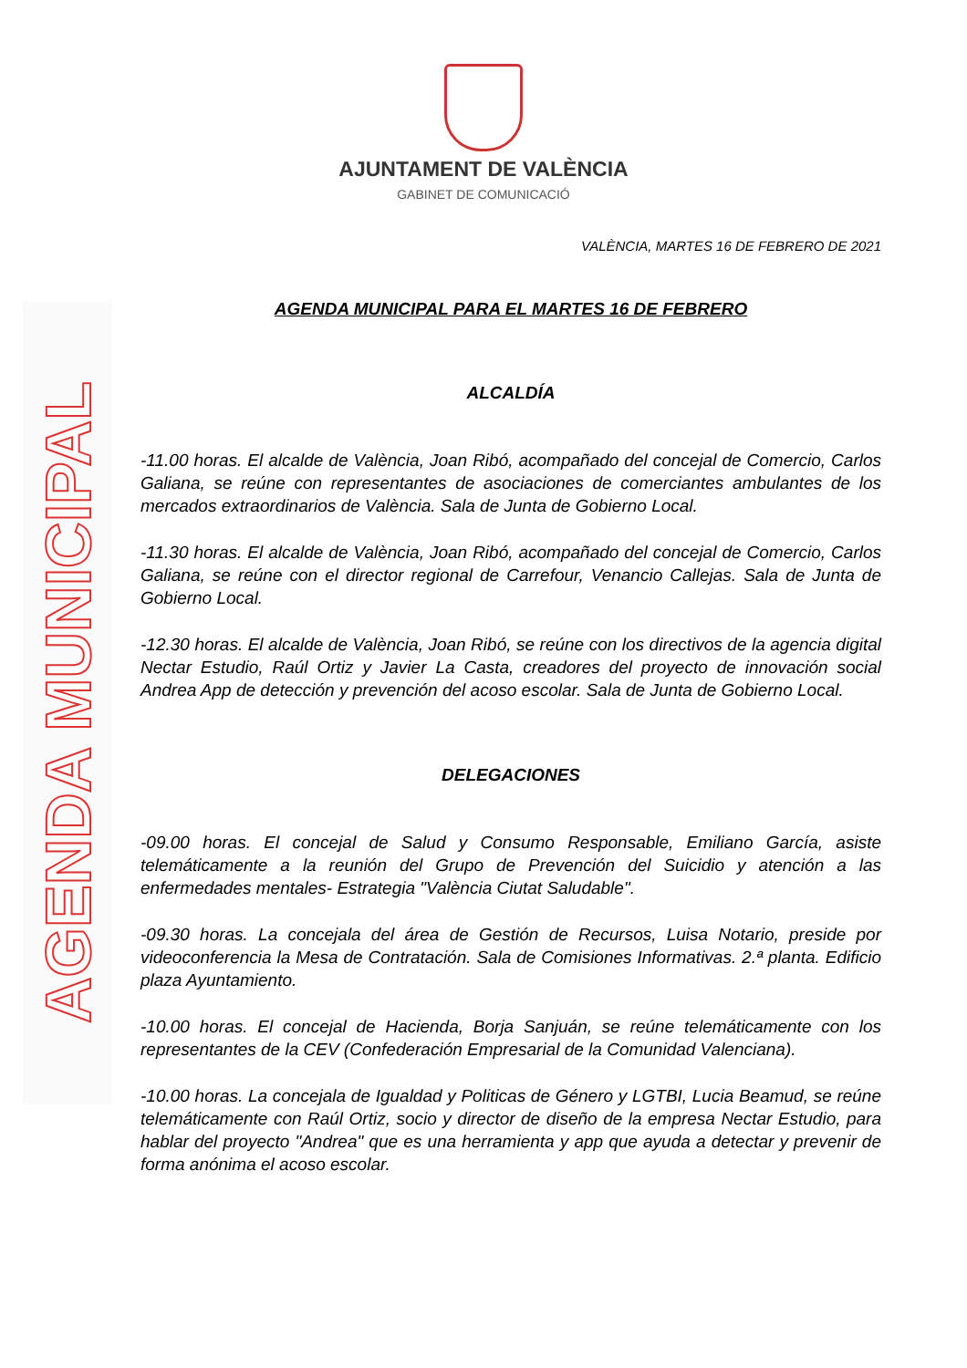AJUNTAMENT DE VALÈNCIA
GABINET DE COMUNICACIÓ
AGENDA MUNICIPAL
VALÈNCIA, MARTES 16 DE FEBRERO DE 2021
AGENDA MUNICIPAL PARA EL MARTES 16 DE FEBRERO
ALCALDÍA
-11.00 horas. El alcalde de València, Joan Ribó, acompañado del concejal de Comercio, Carlos Galiana, se reúne con representantes de asociaciones de comerciantes ambulantes de los mercados extraordinarios de València. Sala de Junta de Gobierno Local.
-11.30 horas. El alcalde de València, Joan Ribó, acompañado del concejal de Comercio, Carlos Galiana, se reúne con el director regional de Carrefour, Venancio Callejas. Sala de Junta de Gobierno Local.
-12.30 horas. El alcalde de València, Joan Ribó, se reúne con los directivos de la agencia digital Nectar Estudio, Raúl Ortiz y Javier La Casta, creadores del proyecto de innovación social Andrea App de detección y prevención del acoso escolar. Sala de Junta de Gobierno Local.
DELEGACIONES
-09.00 horas. El concejal de Salud y Consumo Responsable, Emiliano García, asiste telemáticamente a la reunión del Grupo de Prevención del Suicidio y atención a las enfermedades mentales- Estrategia "València Ciutat Saludable".
-09.30 horas. La concejala del área de Gestión de Recursos, Luisa Notario, preside por videoconferencia la Mesa de Contratación. Sala de Comisiones Informativas. 2.ª planta. Edificio plaza Ayuntamiento.
-10.00 horas. El concejal de Hacienda, Borja Sanjuán, se reúne telemáticamente con los representantes de la CEV (Confederación Empresarial de la Comunidad Valenciana).
-10.00 horas. La concejala de Igualdad y Politicas de Género y LGTBI, Lucia Beamud, se reúne telemáticamente con Raúl Ortiz, socio y director de diseño de la empresa Nectar Estudio, para hablar del proyecto "Andrea" que es una herramienta y app que ayuda a detectar y prevenir de forma anónima el acoso escolar.